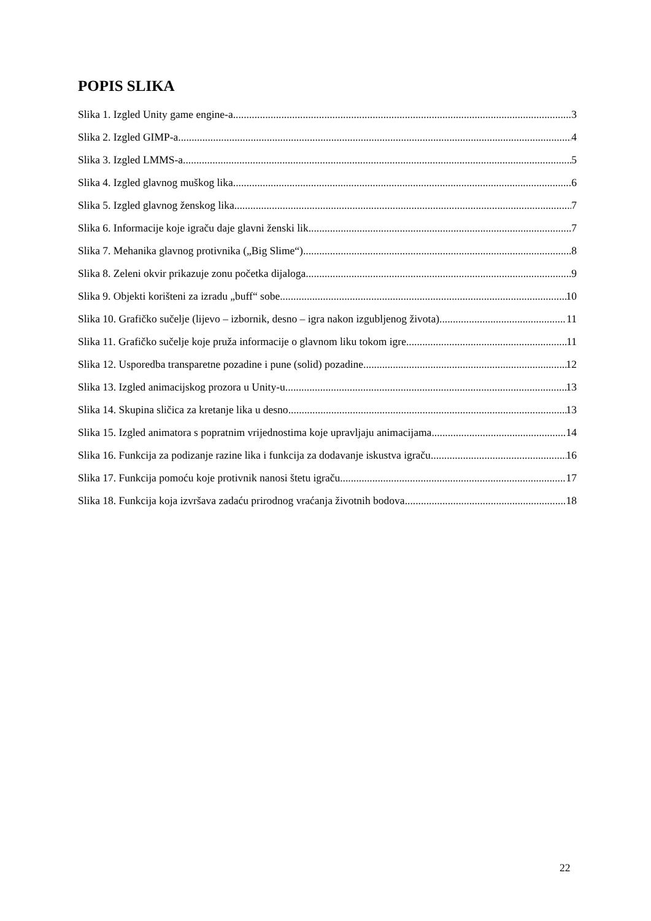POPIS SLIKA
Slika 1. Izgled Unity game engine-a 3
Slika 2. Izgled GIMP-a 4
Slika 3. Izgled LMMS-a 5
Slika 4. Izgled glavnog muškog lika 6
Slika 5. Izgled glavnog ženskog lika 7
Slika 6. Informacije koje igraču daje glavni ženski lik 7
Slika 7. Mehanika glavnog protivnika („Big Slime“) 8
Slika 8. Zeleni okvir prikazuje zonu početka dijaloga 9
Slika 9. Objekti korišteni za izradu „buff“ sobe 10
Slika 10. Grafičko sučelje (lijevo – izbornik, desno – igra nakon izgubljenog života) 11
Slika 11. Grafičko sučelje koje pruža informacije o glavnom liku tokom igre 11
Slika 12. Usporedba transparetne pozadine i pune (solid) pozadine 12
Slika 13. Izgled animacijskog prozora u Unity-u 13
Slika 14. Skupina sličica za kretanje lika u desno 13
Slika 15. Izgled animatora s popratnim vrijednostima koje upravljaju animacijama 14
Slika 16. Funkcija za podizanje razine lika i funkcija za dodavanje iskustva igraču 16
Slika 17. Funkcija pomoću koje protivnik nanosi štetu igraču 17
Slika 18. Funkcija koja izvršava zadaću prirodnog vraćanja životnih bodova 18
22